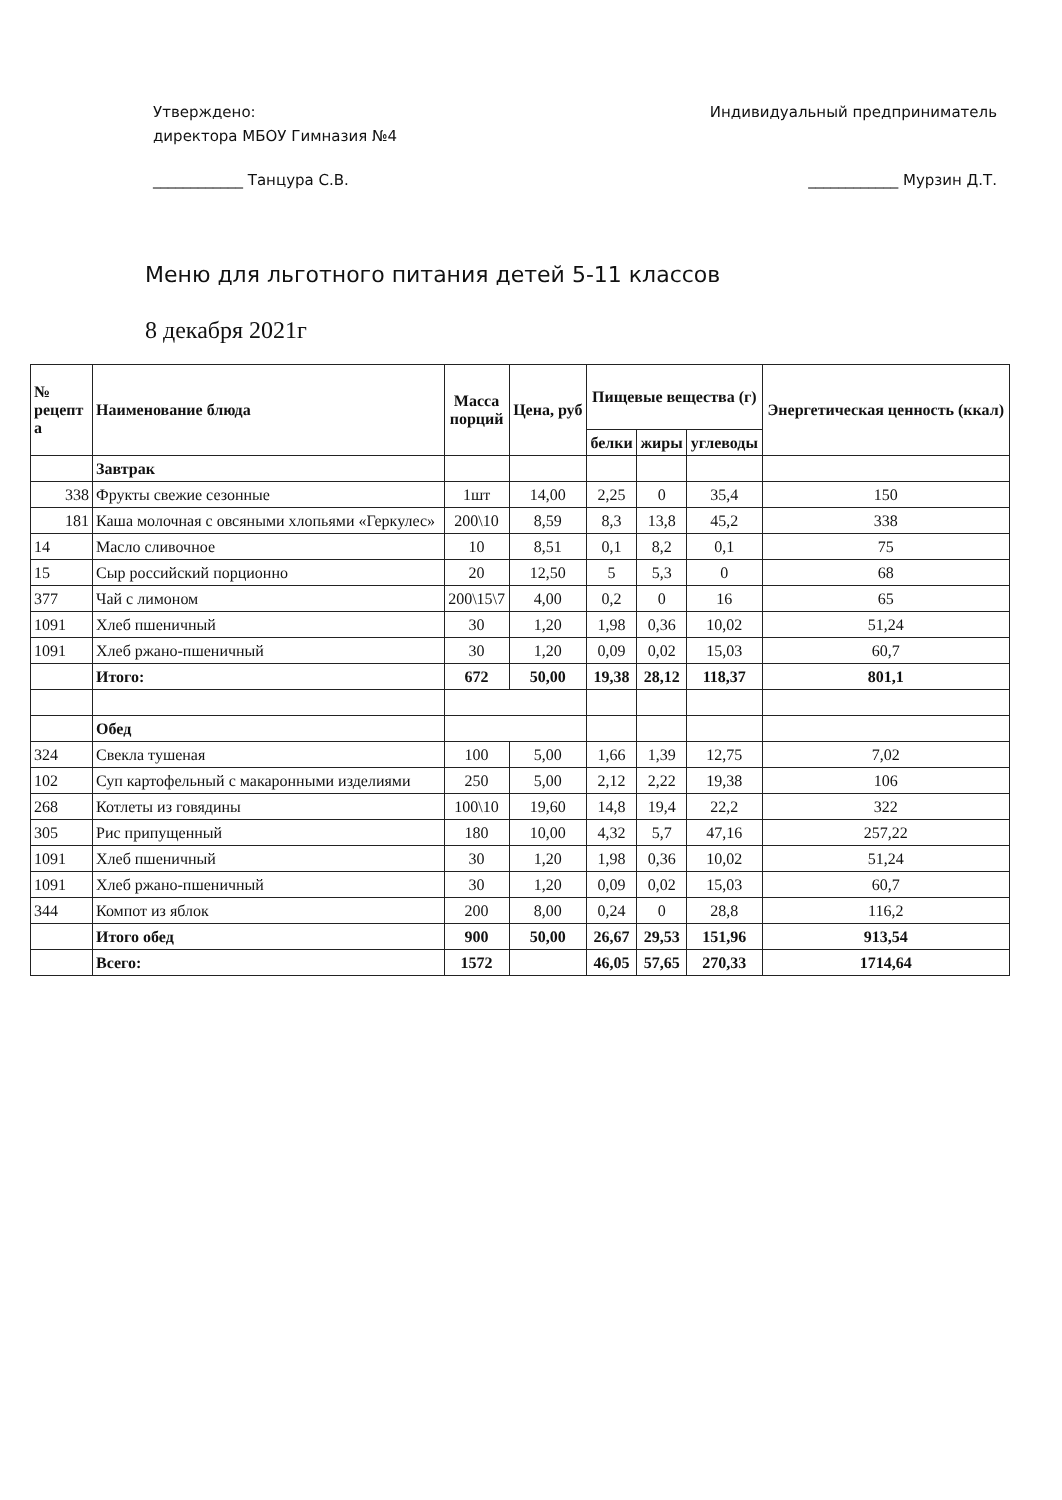Утверждено:
директора МБОУ Гимназия №4
____________ Танцура С.В.
Индивидуальный предприниматель
____________ Мурзин Д.Т.
Меню для льготного питания детей 5-11 классов
8 декабря 2021г
| № рецепт а | Наименование блюда | Масса порций | Цена, руб | Пищевые вещества (г) | | | Энергетическая ценность (ккал) |
| --- | --- | --- | --- | --- | --- | --- | --- |
| | | | | белки | жиры | углеводы | |
| | Завтрак | | | | | | |
| 338 | Фрукты свежие сезонные | 1шт | 14,00 | 2,25 | 0 | 35,4 | 150 |
| 181 | Каша молочная с овсяными хлопьями «Геркулес» | 200\10 | 8,59 | 8,3 | 13,8 | 45,2 | 338 |
| 14 | Масло сливочное | 10 | 8,51 | 0,1 | 8,2 | 0,1 | 75 |
| 15 | Сыр российский порционно | 20 | 12,50 | 5 | 5,3 | 0 | 68 |
| 377 | Чай с лимоном | 200\15\7 | 4,00 | 0,2 | 0 | 16 | 65 |
| 1091 | Хлеб пшеничный | 30 | 1,20 | 1,98 | 0,36 | 10,02 | 51,24 |
| 1091 | Хлеб ржано-пшеничный | 30 | 1,20 | 0,09 | 0,02 | 15,03 | 60,7 |
| | Итого: | 672 | 50,00 | 19,38 | 28,12 | 118,37 | 801,1 |
| | Обед | | | | | | |
| 324 | Свекла тушеная | 100 | 5,00 | 1,66 | 1,39 | 12,75 | 7,02 |
| 102 | Суп картофельный с макаронными изделиями | 250 | 5,00 | 2,12 | 2,22 | 19,38 | 106 |
| 268 | Котлеты из говядины | 100\10 | 19,60 | 14,8 | 19,4 | 22,2 | 322 |
| 305 | Рис припущенный | 180 | 10,00 | 4,32 | 5,7 | 47,16 | 257,22 |
| 1091 | Хлеб пшеничный | 30 | 1,20 | 1,98 | 0,36 | 10,02 | 51,24 |
| 1091 | Хлеб ржано-пшеничный | 30 | 1,20 | 0,09 | 0,02 | 15,03 | 60,7 |
| 344 | Компот из яблок | 200 | 8,00 | 0,24 | 0 | 28,8 | 116,2 |
| | Итого обед | 900 | 50,00 | 26,67 | 29,53 | 151,96 | 913,54 |
| | Всего: | 1572 | | 46,05 | 57,65 | 270,33 | 1714,64 |